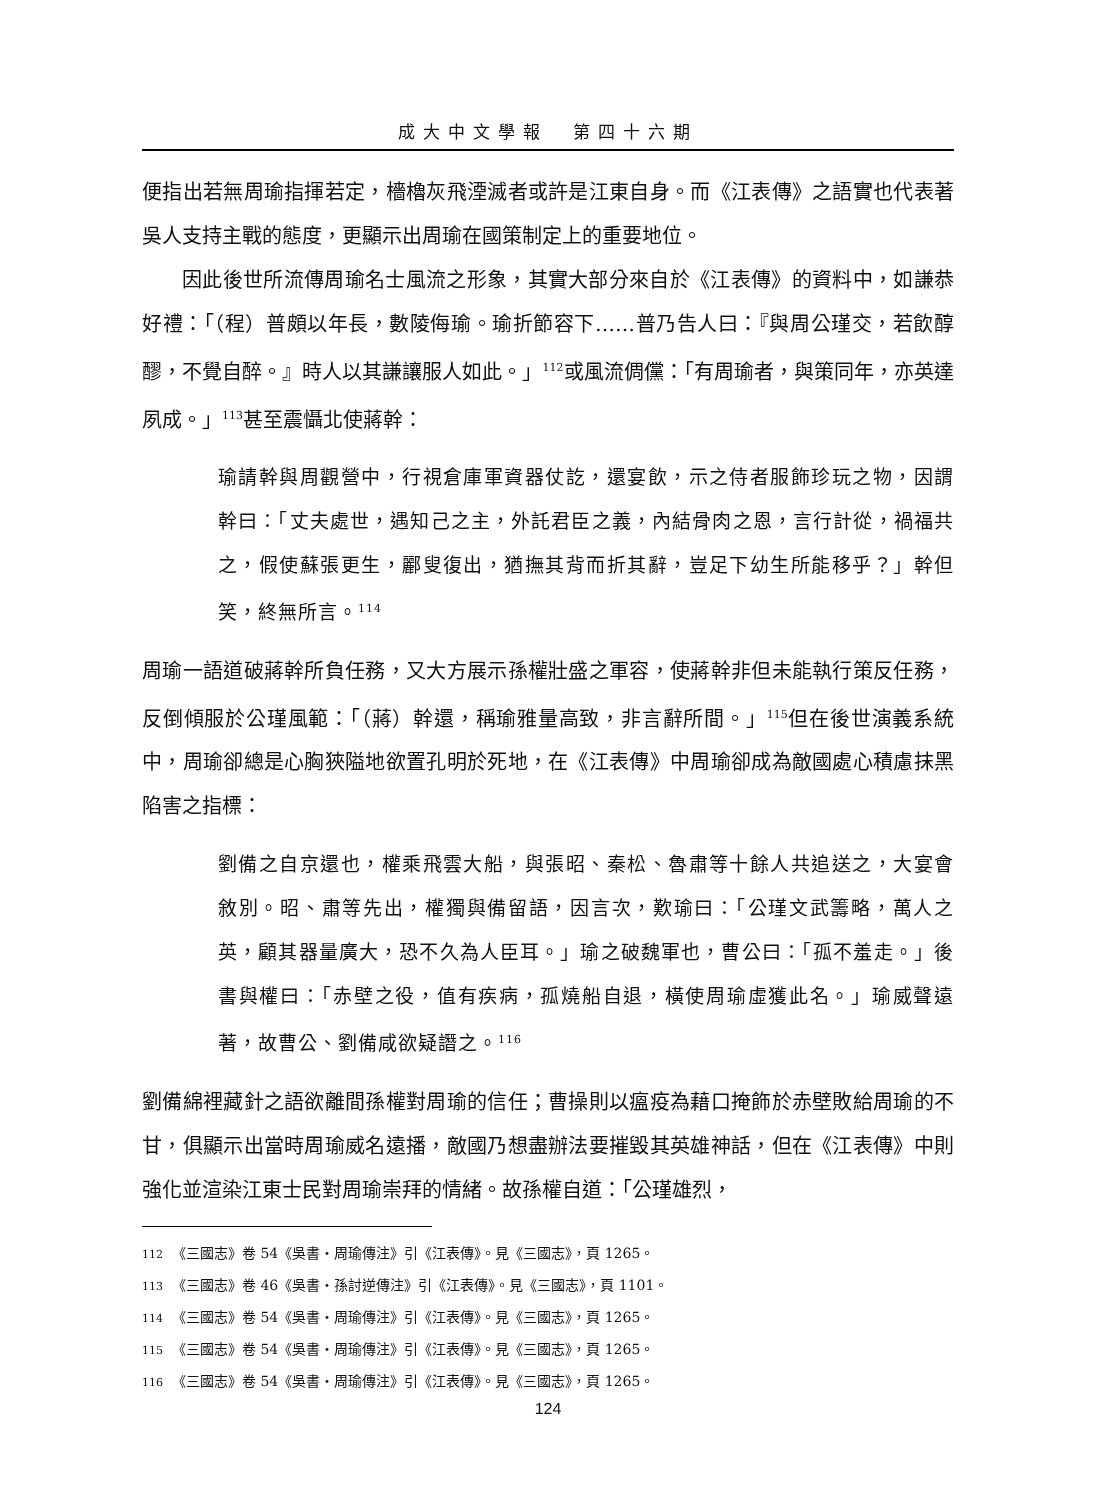成大中文學報　第四十六期
便指出若無周瑜指揮若定，檣櫓灰飛湮滅者或許是江東自身。而《江表傳》之語實也代表著吳人支持主戰的態度，更顯示出周瑜在國策制定上的重要地位。
因此後世所流傳周瑜名士風流之形象，其實大部分來自於《江表傳》的資料中，如謙恭好禮：「（程）普頗以年長，數陵侮瑜。瑜折節容下……普乃告人曰：『與周公瑾交，若飲醇醪，不覺自醉。』時人以其謙讓服人如此。」<sup>112</sup>或風流倜儻：「有周瑜者，與策同年，亦英達夙成。」<sup>113</sup>甚至震懾北使蔣幹：
瑜請幹與周觀營中，行視倉庫軍資器仗訖，還宴飲，示之侍者服飾珍玩之物，因謂幹曰：「丈夫處世，遇知己之主，外託君臣之義，內結骨肉之恩，言行計從，禍福共之，假使蘇張更生，酈叟復出，猶撫其背而折其辭，豈足下幼生所能移乎？」幹但笑，終無所言。<sup>114</sup>
周瑜一語道破蔣幹所負任務，又大方展示孫權壯盛之軍容，使蔣幹非但未能執行策反任務，反倒傾服於公瑾風範：「（蔣）幹還，稱瑜雅量高致，非言辭所間。」<sup>115</sup>但在後世演義系統中，周瑜卻總是心胸狹隘地欲置孔明於死地，在《江表傳》中周瑜卻成為敵國處心積慮抹黑陷害之指標：
劉備之自京還也，權乘飛雲大船，與張昭、秦松、魯肅等十餘人共追送之，大宴會敘別。昭、肅等先出，權獨與備留語，因言次，歎瑜曰：「公瑾文武籌略，萬人之英，顧其器量廣大，恐不久為人臣耳。」瑜之破魏軍也，曹公曰：「孤不羞走。」後書與權曰：「赤壁之役，值有疾病，孤燒船自退，橫使周瑜虛獲此名。」瑜威聲遠著，故曹公、劉備咸欲疑譖之。<sup>116</sup>
劉備綿裡藏針之語欲離間孫權對周瑜的信任；曹操則以瘟疫為藉口掩飾於赤壁敗給周瑜的不甘，俱顯示出當時周瑜威名遠播，敵國乃想盡辦法要摧毀其英雄神話，但在《江表傳》中則強化並渲染江東士民對周瑜崇拜的情緒。故孫權自道：「公瑾雄烈，
112 《三國志》卷 54《吳書・周瑜傳注》引《江表傳》。見《三國志》，頁 1265。
113 《三國志》卷 46《吳書・孫討逆傳注》引《江表傳》。見《三國志》，頁 1101。
114 《三國志》卷 54《吳書・周瑜傳注》引《江表傳》。見《三國志》，頁 1265。
115 《三國志》卷 54《吳書・周瑜傳注》引《江表傳》。見《三國志》，頁 1265。
116 《三國志》卷 54《吳書・周瑜傳注》引《江表傳》。見《三國志》，頁 1265。
124